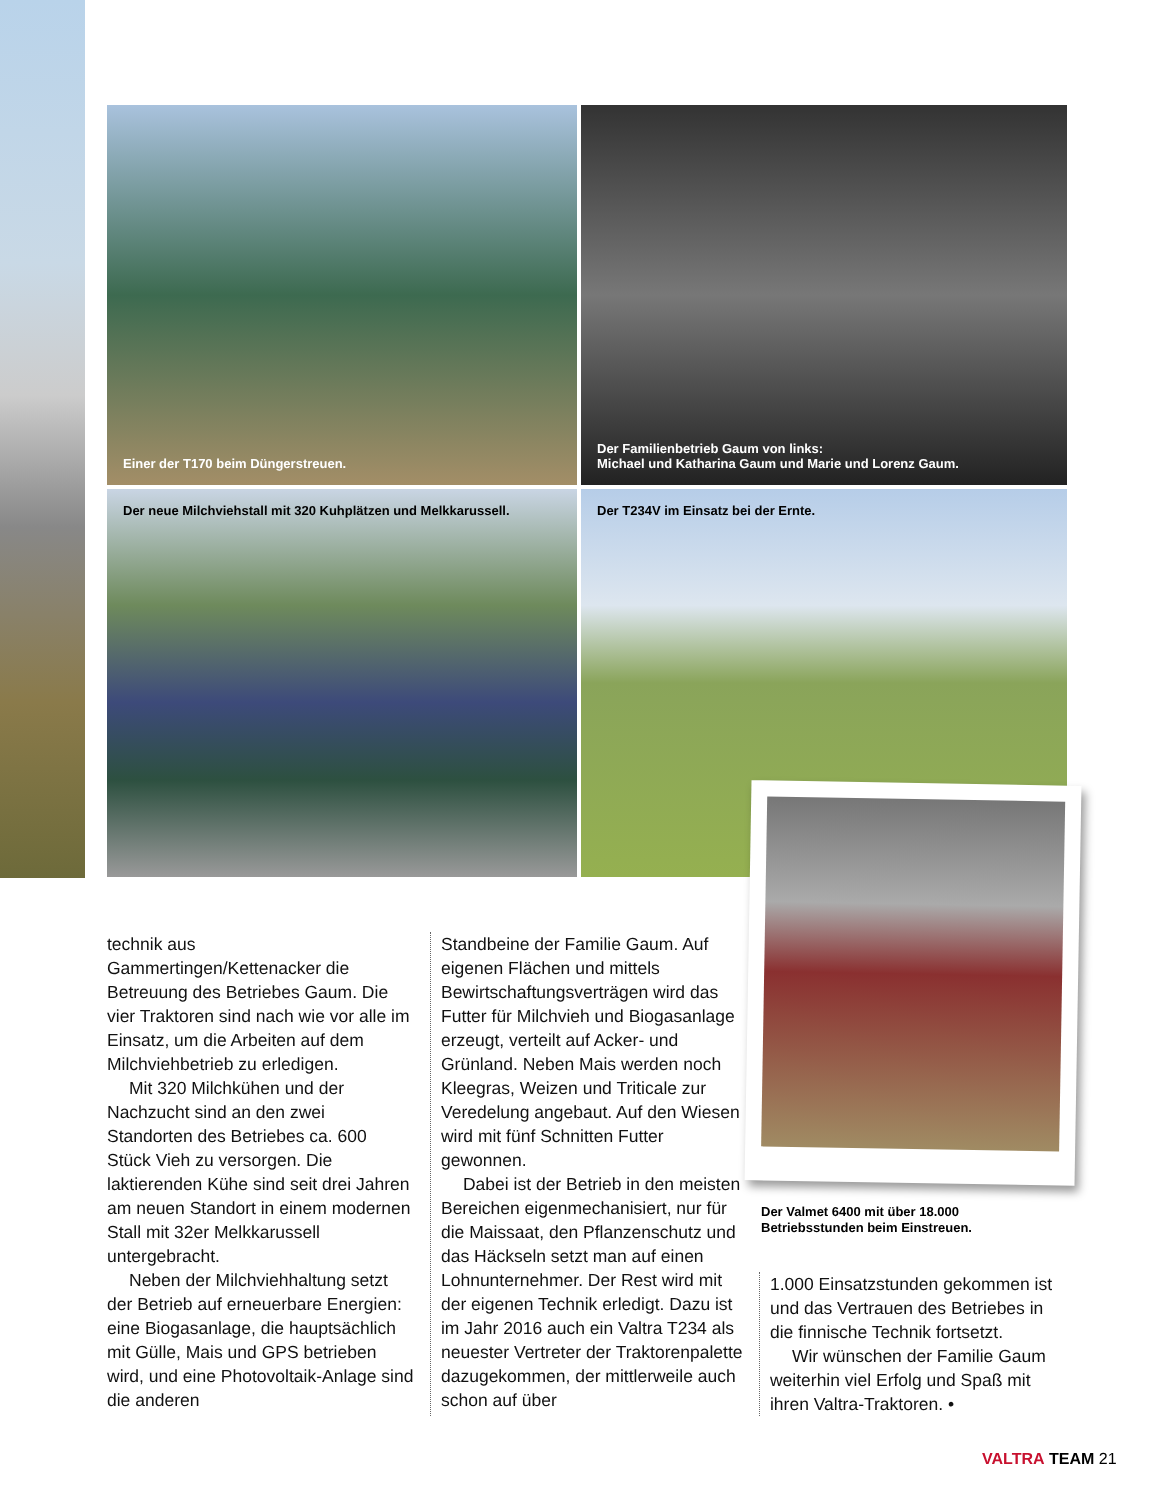Einer der T170 beim Düngerstreuen.
Der Familienbetrieb Gaum von links:
Michael und Katharina Gaum und Marie und Lorenz Gaum.
Der neue Milchviehstall mit 320 Kuhplätzen und Melkkarussell.
Der T234V im Einsatz bei der Ernte.
technik aus Gammertingen/Kettenacker die Betreuung des Betriebes Gaum. Die vier Traktoren sind nach wie vor alle im Einsatz, um die Arbeiten auf dem Milchviehbetrieb zu erledigen.
Mit 320 Milchkühen und der Nachzucht sind an den zwei Standorten des Betriebes ca. 600 Stück Vieh zu versorgen. Die laktierenden Kühe sind seit drei Jahren am neuen Standort in einem modernen Stall mit 32er Melkkarussell untergebracht.
Neben der Milchviehhaltung setzt der Betrieb auf erneuerbare Energien: eine Biogasanlage, die hauptsächlich mit Gülle, Mais und GPS betrieben wird, und eine Photovoltaik-Anlage sind die anderen
Standbeine der Familie Gaum. Auf eigenen Flächen und mittels Bewirtschaftungsverträgen wird das Futter für Milchvieh und Biogasanlage erzeugt, verteilt auf Acker- und Grünland. Neben Mais werden noch Kleegras, Weizen und Triticale zur Veredelung angebaut. Auf den Wiesen wird mit fünf Schnitten Futter gewonnen.
Dabei ist der Betrieb in den meisten Bereichen eigenmechanisiert, nur für die Maissaat, den Pflanzenschutz und das Häckseln setzt man auf einen Lohnunternehmer. Der Rest wird mit der eigenen Technik erledigt. Dazu ist im Jahr 2016 auch ein Valtra T234 als neuester Vertreter der Traktorenpalette dazugekommen, der mittlerweile auch schon auf über
1.000 Einsatzstunden gekommen ist und das Vertrauen des Betriebes in die finnische Technik fortsetzt.
Wir wünschen der Familie Gaum weiterhin viel Erfolg und Spaß mit ihren Valtra-Traktoren. •
Der Valmet 6400 mit über 18.000 Betriebsstunden beim Einstreuen.
VALTRA TEAM 21